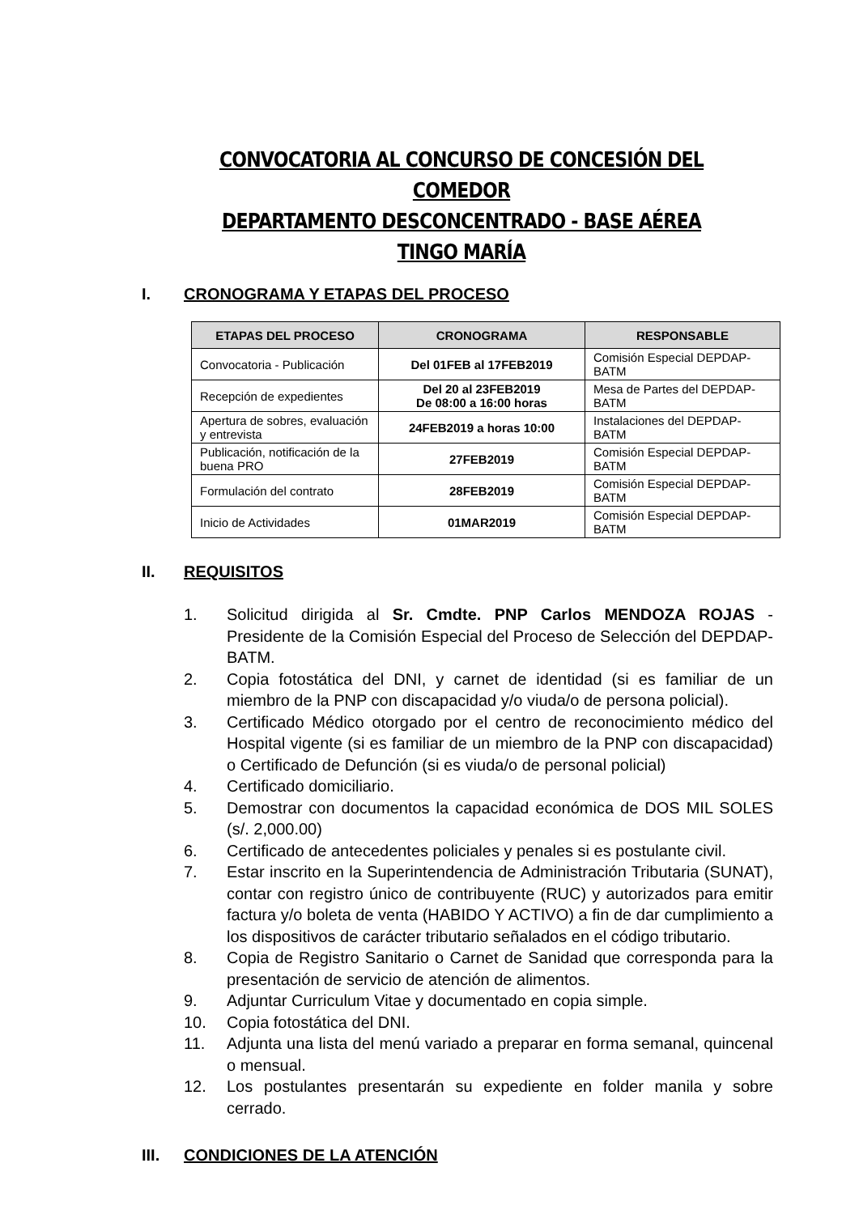CONVOCATORIA AL CONCURSO DE CONCESIÓN DEL COMEDOR
DEPARTAMENTO DESCONCENTRADO - BASE AÉREA TINGO MARÍA
I. CRONOGRAMA Y ETAPAS DEL PROCESO
| ETAPAS DEL PROCESO | CRONOGRAMA | RESPONSABLE |
| --- | --- | --- |
| Convocatoria - Publicación | Del 01FEB al 17FEB2019 | Comisión Especial DEPDAP-BATM |
| Recepción de expedientes | Del 20 al 23FEB2019 De 08:00 a 16:00 horas | Mesa de Partes del DEPDAP-BATM |
| Apertura de sobres, evaluación y entrevista | 24FEB2019 a horas 10:00 | Instalaciones del DEPDAP-BATM |
| Publicación, notificación de la buena PRO | 27FEB2019 | Comisión Especial DEPDAP-BATM |
| Formulación del contrato | 28FEB2019 | Comisión Especial DEPDAP-BATM |
| Inicio de Actividades | 01MAR2019 | Comisión Especial DEPDAP-BATM |
II. REQUISITOS
1. Solicitud dirigida al Sr. Cmdte. PNP Carlos MENDOZA ROJAS - Presidente de la Comisión Especial del Proceso de Selección del DEPDAP-BATM.
2. Copia fotostática del DNI, y carnet de identidad (si es familiar de un miembro de la PNP con discapacidad y/o viuda/o de persona policial).
3. Certificado Médico otorgado por el centro de reconocimiento médico del Hospital vigente (si es familiar de un miembro de la PNP con discapacidad) o Certificado de Defunción (si es viuda/o de personal policial)
4. Certificado domiciliario.
5. Demostrar con documentos la capacidad económica de DOS MIL SOLES (s/. 2,000.00)
6. Certificado de antecedentes policiales y penales si es postulante civil.
7. Estar inscrito en la Superintendencia de Administración Tributaria (SUNAT), contar con registro único de contribuyente (RUC) y autorizados para emitir factura y/o boleta de venta (HABIDO Y ACTIVO) a fin de dar cumplimiento a los dispositivos de carácter tributario señalados en el código tributario.
8. Copia de Registro Sanitario o Carnet de Sanidad que corresponda para la presentación de servicio de atención de alimentos.
9. Adjuntar Curriculum Vitae y documentado en copia simple.
10. Copia fotostática del DNI.
11. Adjunta una lista del menú variado a preparar en forma semanal, quincenal o mensual.
12. Los postulantes presentarán su expediente en folder manila y sobre cerrado.
III. CONDICIONES DE LA ATENCIÓN